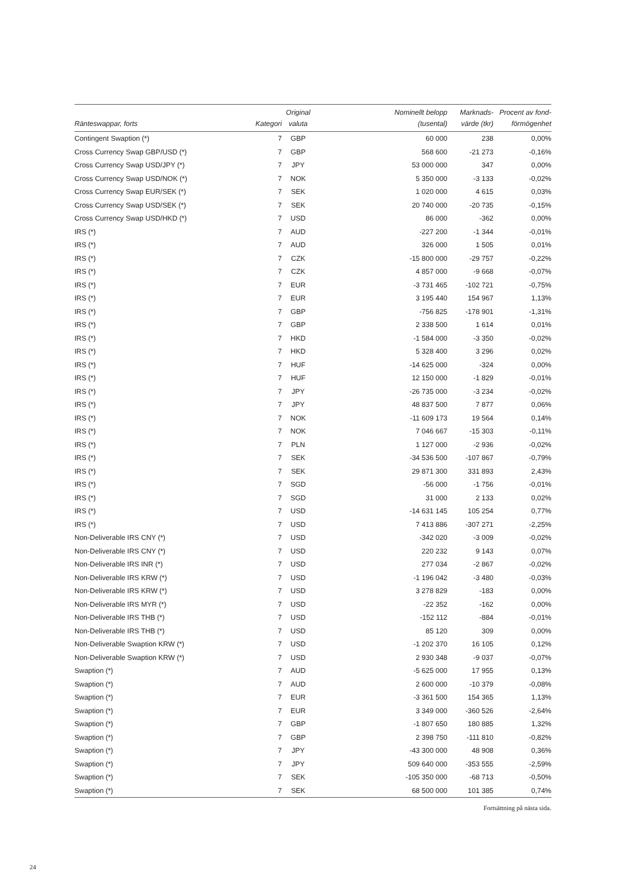| Ränteswappar, forts | Kategori | Original valuta | Nominellt belopp (tusental) | Marknads- värde (tkr) | Procent av fond- förmögenhet |
| --- | --- | --- | --- | --- | --- |
| Contingent Swaption (*) | 7 | GBP | 60 000 | 238 | 0,00% |
| Cross Currency Swap GBP/USD (*) | 7 | GBP | 568 600 | -21 273 | -0,16% |
| Cross Currency Swap USD/JPY (*) | 7 | JPY | 53 000 000 | 347 | 0,00% |
| Cross Currency Swap USD/NOK (*) | 7 | NOK | 5 350 000 | -3 133 | -0,02% |
| Cross Currency Swap EUR/SEK (*) | 7 | SEK | 1 020 000 | 4 615 | 0,03% |
| Cross Currency Swap USD/SEK (*) | 7 | SEK | 20 740 000 | -20 735 | -0,15% |
| Cross Currency Swap USD/HKD (*) | 7 | USD | 86 000 | -362 | 0,00% |
| IRS (*) | 7 | AUD | -227 200 | -1 344 | -0,01% |
| IRS (*) | 7 | AUD | 326 000 | 1 505 | 0,01% |
| IRS (*) | 7 | CZK | -15 800 000 | -29 757 | -0,22% |
| IRS (*) | 7 | CZK | 4 857 000 | -9 668 | -0,07% |
| IRS (*) | 7 | EUR | -3 731 465 | -102 721 | -0,75% |
| IRS (*) | 7 | EUR | 3 195 440 | 154 967 | 1,13% |
| IRS (*) | 7 | GBP | -756 825 | -178 901 | -1,31% |
| IRS (*) | 7 | GBP | 2 338 500 | 1 614 | 0,01% |
| IRS (*) | 7 | HKD | -1 584 000 | -3 350 | -0,02% |
| IRS (*) | 7 | HKD | 5 328 400 | 3 296 | 0,02% |
| IRS (*) | 7 | HUF | -14 625 000 | -324 | 0,00% |
| IRS (*) | 7 | HUF | 12 150 000 | -1 829 | -0,01% |
| IRS (*) | 7 | JPY | -26 735 000 | -3 234 | -0,02% |
| IRS (*) | 7 | JPY | 48 837 500 | 7 877 | 0,06% |
| IRS (*) | 7 | NOK | -11 609 173 | 19 564 | 0,14% |
| IRS (*) | 7 | NOK | 7 046 667 | -15 303 | -0,11% |
| IRS (*) | 7 | PLN | 1 127 000 | -2 936 | -0,02% |
| IRS (*) | 7 | SEK | -34 536 500 | -107 867 | -0,79% |
| IRS (*) | 7 | SEK | 29 871 300 | 331 893 | 2,43% |
| IRS (*) | 7 | SGD | -56 000 | -1 756 | -0,01% |
| IRS (*) | 7 | SGD | 31 000 | 2 133 | 0,02% |
| IRS (*) | 7 | USD | -14 631 145 | 105 254 | 0,77% |
| IRS (*) | 7 | USD | 7 413 886 | -307 271 | -2,25% |
| Non-Deliverable IRS CNY (*) | 7 | USD | -342 020 | -3 009 | -0,02% |
| Non-Deliverable IRS CNY (*) | 7 | USD | 220 232 | 9 143 | 0,07% |
| Non-Deliverable IRS INR (*) | 7 | USD | 277 034 | -2 867 | -0,02% |
| Non-Deliverable IRS KRW (*) | 7 | USD | -1 196 042 | -3 480 | -0,03% |
| Non-Deliverable IRS KRW (*) | 7 | USD | 3 278 829 | -183 | 0,00% |
| Non-Deliverable IRS MYR (*) | 7 | USD | -22 352 | -162 | 0,00% |
| Non-Deliverable IRS THB (*) | 7 | USD | -152 112 | -884 | -0,01% |
| Non-Deliverable IRS THB (*) | 7 | USD | 85 120 | 309 | 0,00% |
| Non-Deliverable Swaption KRW (*) | 7 | USD | -1 202 370 | 16 105 | 0,12% |
| Non-Deliverable Swaption KRW (*) | 7 | USD | 2 930 348 | -9 037 | -0,07% |
| Swaption (*) | 7 | AUD | -5 625 000 | 17 955 | 0,13% |
| Swaption (*) | 7 | AUD | 2 600 000 | -10 379 | -0,08% |
| Swaption (*) | 7 | EUR | -3 361 500 | 154 365 | 1,13% |
| Swaption (*) | 7 | EUR | 3 349 000 | -360 526 | -2,64% |
| Swaption (*) | 7 | GBP | -1 807 650 | 180 885 | 1,32% |
| Swaption (*) | 7 | GBP | 2 398 750 | -111 810 | -0,82% |
| Swaption (*) | 7 | JPY | -43 300 000 | 48 908 | 0,36% |
| Swaption (*) | 7 | JPY | 509 640 000 | -353 555 | -2,59% |
| Swaption (*) | 7 | SEK | -105 350 000 | -68 713 | -0,50% |
| Swaption (*) | 7 | SEK | 68 500 000 | 101 385 | 0,74% |
Fortsättning på nästa sida.
24